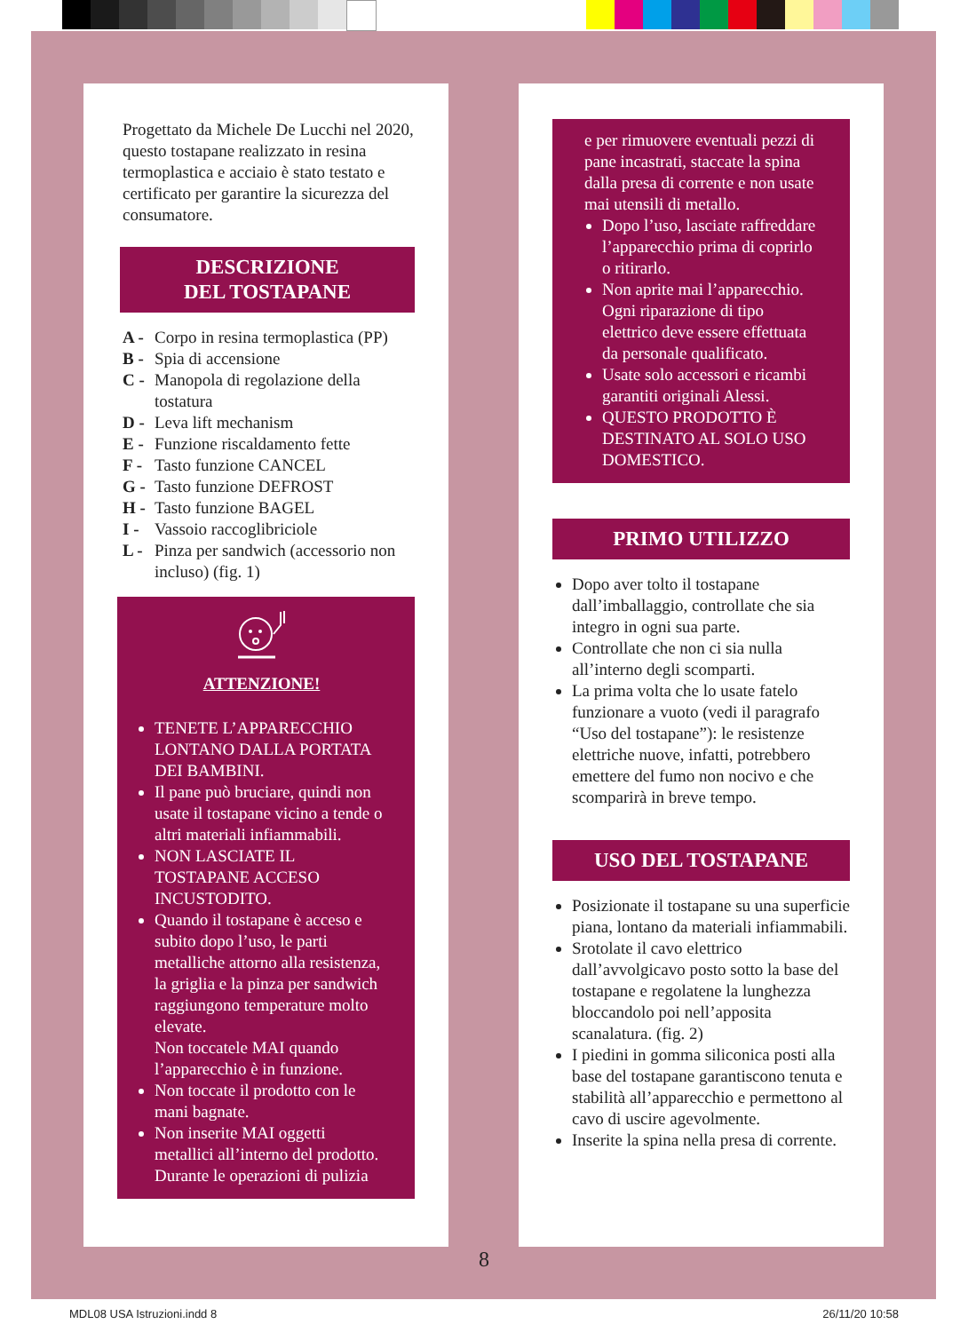Progettato da Michele De Lucchi nel 2020, questo tostapane realizzato in resina termoplastica e acciaio è stato testato e certificato per garantire la sicurezza del consumatore.
DESCRIZIONE
DEL TOSTAPANE
A - Corpo in resina termoplastica (PP)
B - Spia di accensione
C - Manopola di regolazione della tostatura
D - Leva lift mechanism
E - Funzione riscaldamento fette
F - Tasto funzione CANCEL
G - Tasto funzione DEFROST
H - Tasto funzione BAGEL
I - Vassoio raccoglibriciole
L - Pinza per sandwich (accessorio non incluso) (fig. 1)
ATTENZIONE!
TENETE L’APPARECCHIO LONTANO DALLA PORTATA DEI BAMBINI.
Il pane può bruciare, quindi non usate il tostapane vicino a tende o altri materiali infiammabili.
NON LASCIATE IL TOSTAPANE ACCESO INCUSTODITO.
Quando il tostapane è acceso e subito dopo l’uso, le parti metalliche attorno alla resistenza, la griglia e la pinza per sandwich raggiungono temperature molto elevate.
Non toccatele MAI quando l’apparecchio è in funzione.
Non toccate il prodotto con le mani bagnate.
Non inserite MAI oggetti metallici all’interno del prodotto. Durante le operazioni di pulizia
e per rimuovere eventuali pezzi di pane incastrati, staccate la spina dalla presa di corrente e non usate mai utensili di metallo.
Dopo l’uso, lasciate raffreddare l’apparecchio prima di coprirlo o ritirarlo.
Non aprite mai l’apparecchio. Ogni riparazione di tipo elettrico deve essere effettuata da personale qualificato.
Usate solo accessori e ricambi garantiti originali Alessi.
QUESTO PRODOTTO È DESTINATO AL SOLO USO DOMESTICO.
PRIMO UTILIZZO
Dopo aver tolto il tostapane dall’imballaggio, controllate che sia integro in ogni sua parte.
Controllate che non ci sia nulla all’interno degli scomparti.
La prima volta che lo usate fatelo funzionare a vuoto (vedi il paragrafo “Uso del tostapane”): le resistenze elettriche nuove, infatti, potrebbero emettere del fumo non nocivo e che scomparirà in breve tempo.
USO DEL TOSTAPANE
Posizionate il tostapane su una superficie piana, lontano da materiali infiammabili.
Srotolate il cavo elettrico dall’avvolgicavo posto sotto la base del tostapane e regolatene la lunghezza bloccandolo poi nell’apposita scanalatura. (fig. 2)
I piedini in gomma siliconica posti alla base del tostapane garantiscono tenuta e stabilità all’apparecchio e permettono al cavo di uscire agevolmente.
Inserite la spina nella presa di corrente.
8
MDL08 USA Istruzioni.indd 8 26/11/20 10:58